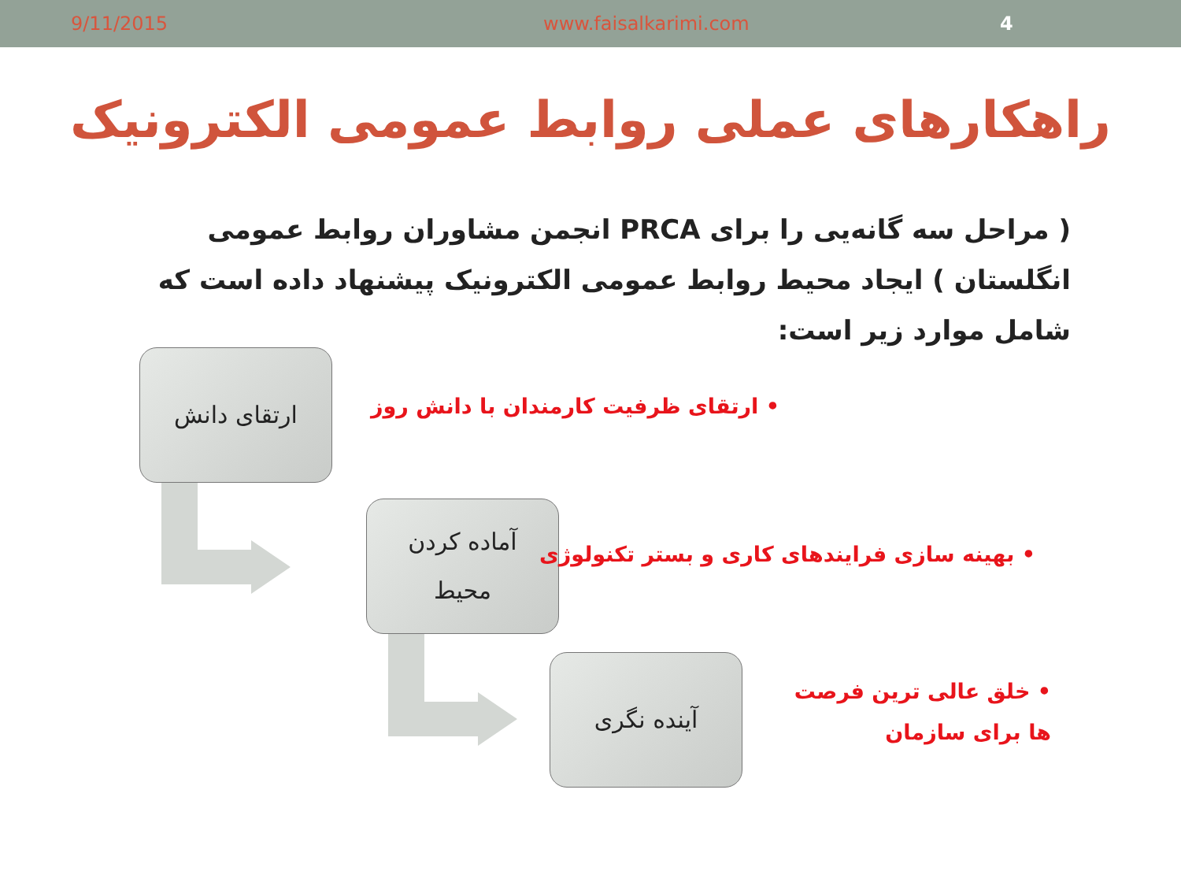9/11/2015 www.faisalkarimi.com 4
راهکارهای عملی روابط عمومی الکترونیک
( مراحل سه گانه‌یی را برای PRCA انجمن مشاوران روابط عمومی انگلستان ) ایجاد محیط روابط عمومی الکترونیک پیشنهاد داده است که شامل موارد زیر است:
ارتقای دانش
• ارتقای ظرفیت کارمندان با دانش روز
آماده کردن
محیط
• بهینه سازی فرایندهای کاری و بستر تکنولوژی
آینده نگری
• خلق عالی ترین فرصت ها برای سازمان